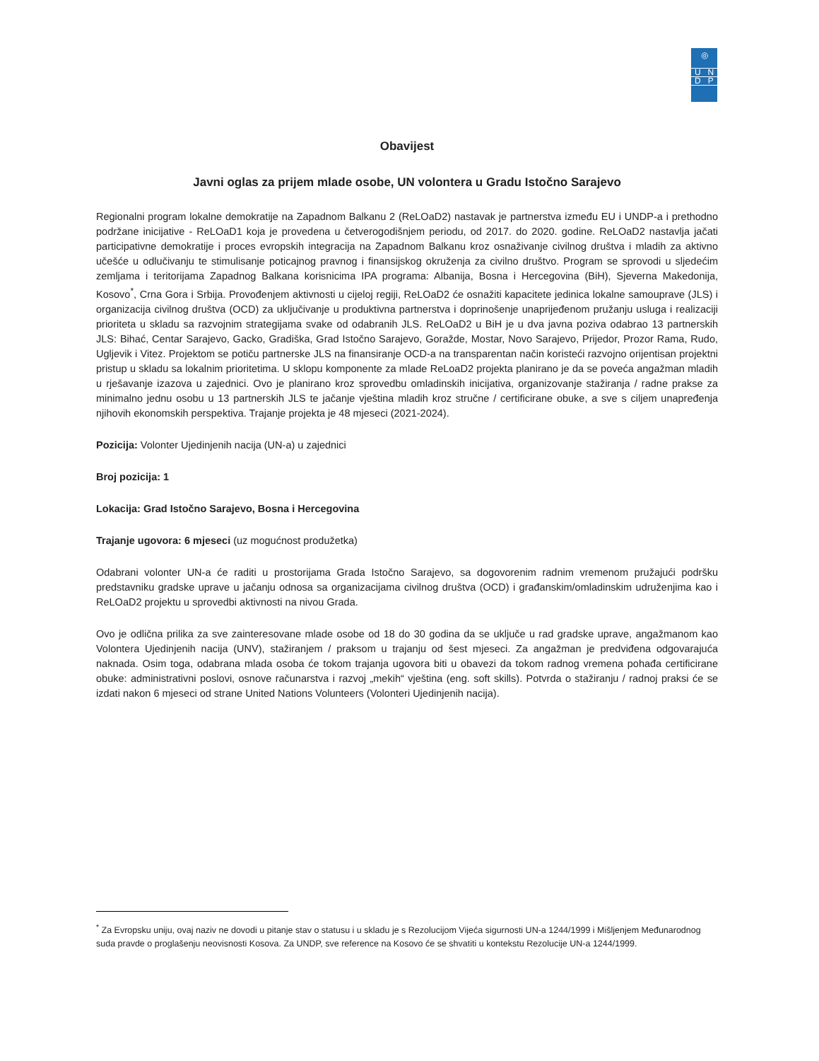◎
U N
D P
Obavijest
Javni oglas za prijem mlade osobe, UN volontera u Gradu Istočno Sarajevo
Regionalni program lokalne demokratije na Zapadnom Balkanu 2 (ReLOaD2) nastavak je partnerstva između EU i UNDP-a i prethodno podržane inicijative - ReLOaD1 koja je provedena u četverogodišnjem periodu, od 2017. do 2020. godine. ReLOaD2 nastavlja jačati participativne demokratije i proces evropskih integracija na Zapadnom Balkanu kroz osnaživanje civilnog društva i mladih za aktivno učešće u odlučivanju te stimulisanje poticajnog pravnog i finansijskog okruženja za civilno društvo. Program se sprovodi u sljedećim zemljama i teritorijama Zapadnog Balkana korisnicima IPA programa: Albanija, Bosna i Hercegovina (BiH), Sjeverna Makedonija, Kosovo<sup>*</sup>, Crna Gora i Srbija. Provođenjem aktivnosti u cijeloj regiji, ReLOaD2 će osnažiti kapacitete jedinica lokalne samouprave (JLS) i organizacija civilnog društva (OCD) za uključivanje u produktivna partnerstva i doprinošenje unaprijeđenom pružanju usluga i realizaciji prioriteta u skladu sa razvojnim strategijama svake od odabranih JLS. ReLOaD2 u BiH je u dva javna poziva odabrao 13 partnerskih JLS: Bihać, Centar Sarajevo, Gacko, Gradiška, Grad Istočno Sarajevo, Goražde, Mostar, Novo Sarajevo, Prijedor, Prozor Rama, Rudo, Ugljevik i Vitez. Projektom se potiču partnerske JLS na finansiranje OCD-a na transparentan način koristeći razvojno orijentisan projektni pristup u skladu sa lokalnim prioritetima. U sklopu komponente za mlade ReLoaD2 projekta planirano je da se poveća angažman mladih u rješavanje izazova u zajednici. Ovo je planirano kroz sprovedbu omladinskih inicijativa, organizovanje stažiranja / radne prakse za minimalno jednu osobu u 13 partnerskih JLS te jačanje vještina mladih kroz stručne / certificirane obuke, a sve s ciljem unapređenja njihovih ekonomskih perspektiva. Trajanje projekta je 48 mjeseci (2021-2024).
Pozicija: Volonter Ujedinjenih nacija (UN-a) u zajednici
Broj pozicija: 1
Lokacija: Grad Istočno Sarajevo, Bosna i Hercegovina
Trajanje ugovora: 6 mjeseci (uz mogućnost produžetka)
Odabrani volonter UN-a će raditi u prostorijama Grada Istočno Sarajevo, sa dogovorenim radnim vremenom pružajući podršku predstavniku gradske uprave u jačanju odnosa sa organizacijama civilnog društva (OCD) i građanskim/omladinskim udruženjima kao i ReLOaD2 projektu u sprovedbi aktivnosti na nivou Grada.
Ovo je odlična prilika za sve zainteresovane mlade osobe od 18 do 30 godina da se uključe u rad gradske uprave, angažmanom kao Volontera Ujedinjenih nacija (UNV), stažiranjem / praksom u trajanju od šest mjeseci. Za angažman je predviđena odgovarajuća naknada. Osim toga, odabrana mlada osoba će tokom trajanja ugovora biti u obavezi da tokom radnog vremena pohađa certificirane obuke: administrativni poslovi, osnove računarstva i razvoj „mekih“ vještina (eng. soft skills). Potvrda o stažiranju / radnoj praksi će se izdati nakon 6 mjeseci od strane United Nations Volunteers (Volonteri Ujedinjenih nacija).
<sup>*</sup> Za Evropsku uniju, ovaj naziv ne dovodi u pitanje stav o statusu i u skladu je s Rezolucijom Vijeća sigurnosti UN-a 1244/1999 i Mišljenjem Međunarodnog suda pravde o proglašenju neovisnosti Kosova. Za UNDP, sve reference na Kosovo će se shvatiti u kontekstu Rezolucije UN-a 1244/1999.